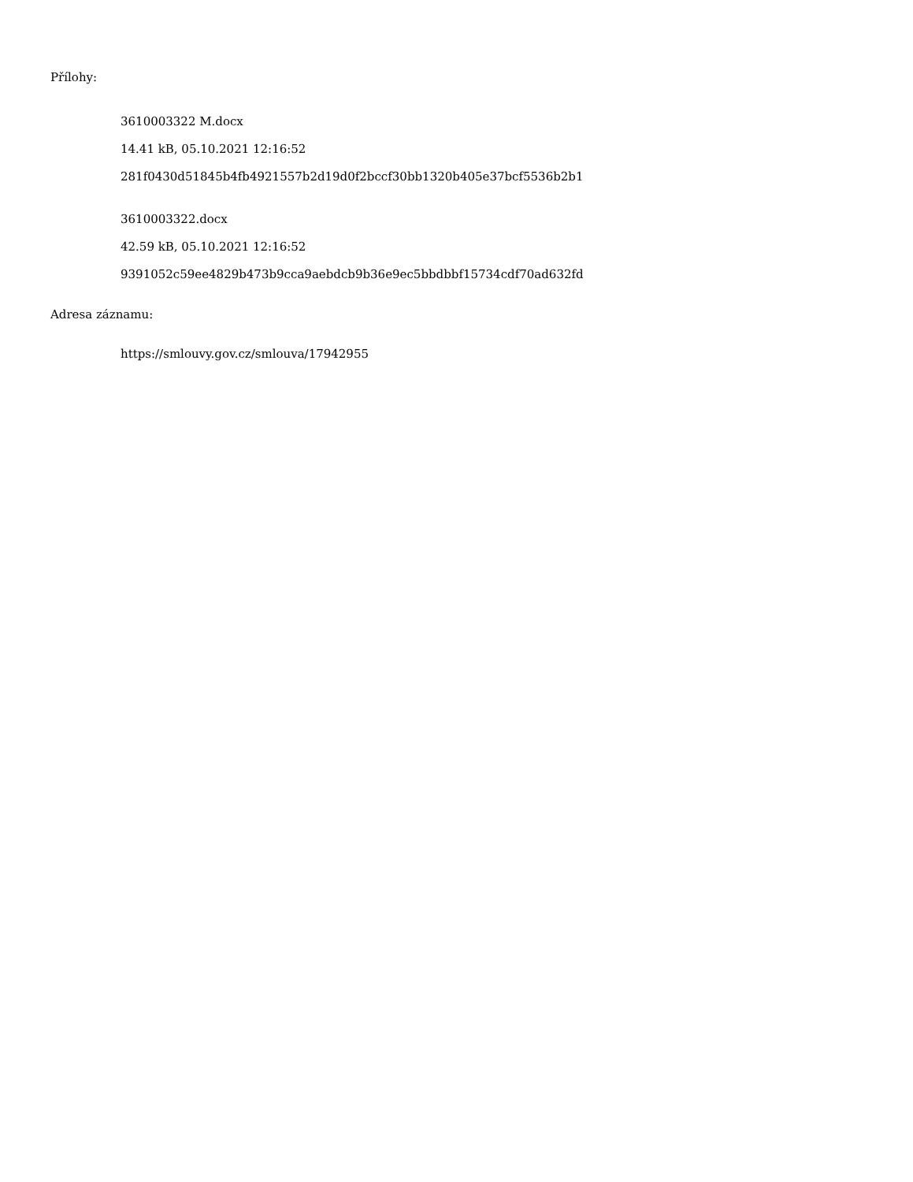Přílohy:
3610003322 M.docx
14.41 kB, 05.10.2021 12:16:52
281f0430d51845b4fb4921557b2d19d0f2bccf30bb1320b405e37bcf5536b2b1
3610003322.docx
42.59 kB, 05.10.2021 12:16:52
9391052c59ee4829b473b9cca9aebdcb9b36e9ec5bbdbbf15734cdf70ad632fd
Adresa záznamu:
https://smlouvy.gov.cz/smlouva/17942955